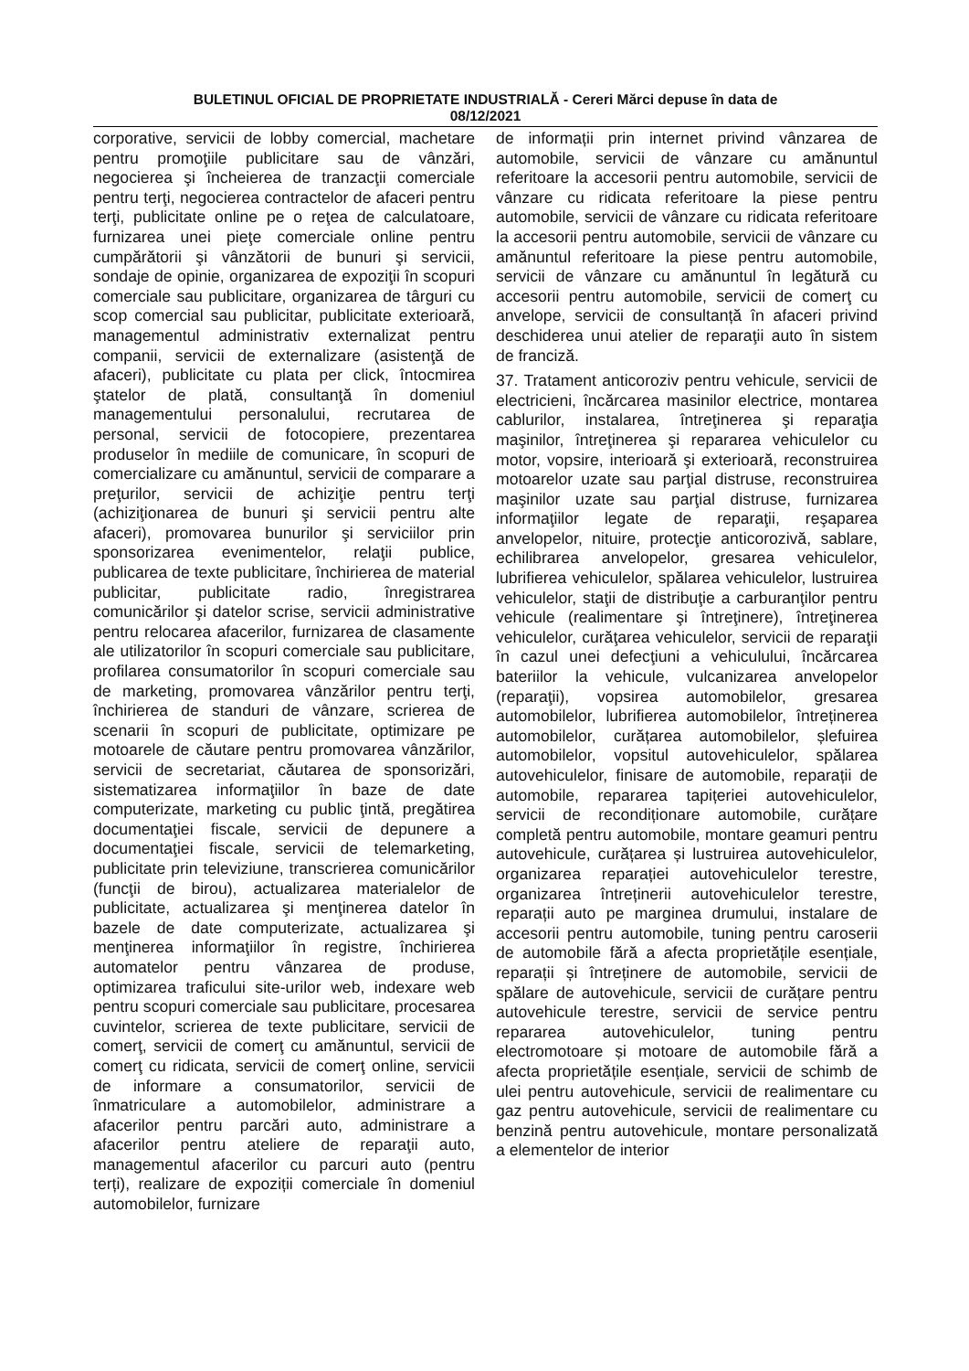BULETINUL OFICIAL DE PROPRIETATE INDUSTRIALĂ - Cereri Mărci depuse în data de
08/12/2021
corporative, servicii de lobby comercial, machetare pentru promoţiile publicitare sau de vânzări, negocierea şi încheierea de tranzacţii comerciale pentru terţi, negocierea contractelor de afaceri pentru terţi, publicitate online pe o reţea de calculatoare, furnizarea unei pieţe comerciale online pentru cumpărătorii şi vânzătorii de bunuri şi servicii, sondaje de opinie, organizarea de expoziţii în scopuri comerciale sau publicitare, organizarea de târguri cu scop comercial sau publicitar, publicitate exterioară, managementul administrativ externalizat pentru companii, servicii de externalizare (asistenţă de afaceri), publicitate cu plata per click, întocmirea ştatelor de plată, consultanţă în domeniul managementului personalului, recrutarea de personal, servicii de fotocopiere, prezentarea produselor în mediile de comunicare, în scopuri de comercializare cu amănuntul, servicii de comparare a preţurilor, servicii de achiziţie pentru terţi (achiziţionarea de bunuri şi servicii pentru alte afaceri), promovarea bunurilor şi serviciilor prin sponsorizarea evenimentelor, relaţii publice, publicarea de texte publicitare, închirierea de material publicitar, publicitate radio, înregistrarea comunicărilor şi datelor scrise, servicii administrative pentru relocarea afacerilor, furnizarea de clasamente ale utilizatorilor în scopuri comerciale sau publicitare, profilarea consumatorilor în scopuri comerciale sau de marketing, promovarea vânzărilor pentru terţi, închirierea de standuri de vânzare, scrierea de scenarii în scopuri de publicitate, optimizare pe motoarele de căutare pentru promovarea vânzărilor, servicii de secretariat, căutarea de sponsorizări, sistematizarea informaţiilor în baze de date computerizate, marketing cu public ţintă, pregătirea documentaţiei fiscale, servicii de depunere a documentaţiei fiscale, servicii de telemarketing, publicitate prin televiziune, transcrierea comunicărilor (funcţii de birou), actualizarea materialelor de publicitate, actualizarea şi menţinerea datelor în bazele de date computerizate, actualizarea şi menţinerea informaţiilor în registre, închirierea automatelor pentru vânzarea de produse, optimizarea traficului site-urilor web, indexare web pentru scopuri comerciale sau publicitare, procesarea cuvintelor, scrierea de texte publicitare, servicii de comerţ, servicii de comerţ cu amănuntul, servicii de comerţ cu ridicata, servicii de comerţ online, servicii de informare a consumatorilor, servicii de înmatriculare a automobilelor, administrare a afacerilor pentru parcări auto, administrare a afacerilor pentru ateliere de reparaţii auto, managementul afacerilor cu parcuri auto (pentru terți), realizare de expoziții comerciale în domeniul automobilelor, furnizare
de informații prin internet privind vânzarea de automobile, servicii de vânzare cu amănuntul referitoare la accesorii pentru automobile, servicii de vânzare cu ridicata referitoare la piese pentru automobile, servicii de vânzare cu ridicata referitoare la accesorii pentru automobile, servicii de vânzare cu amănuntul referitoare la piese pentru automobile, servicii de vânzare cu amănuntul în legătură cu accesorii pentru automobile, servicii de comerţ cu anvelope, servicii de consultanță în afaceri privind deschiderea unui atelier de reparaţii auto în sistem de franciză.
37. Tratament anticoroziv pentru vehicule, servicii de electricieni, încărcarea masinilor electrice, montarea cablurilor, instalarea, întreţinerea şi reparaţia maşinilor, întreţinerea şi repararea vehiculelor cu motor, vopsire, interioară şi exterioară, reconstruirea motoarelor uzate sau parţial distruse, reconstruirea maşinilor uzate sau parţial distruse, furnizarea informaţiilor legate de reparaţii, reşaparea anvelopelor, nituire, protecţie anticorozivă, sablare, echilibrarea anvelopelor, gresarea vehiculelor, lubrifierea vehiculelor, spălarea vehiculelor, lustruirea vehiculelor, staţii de distribuţie a carburanţilor pentru vehicule (realimentare şi întreţinere), întreţinerea vehiculelor, curăţarea vehiculelor, servicii de reparaţii în cazul unei defecţiuni a vehiculului, încărcarea bateriilor la vehicule, vulcanizarea anvelopelor (reparaţii), vopsirea automobilelor, gresarea automobilelor, lubrifierea automobilelor, întreținerea automobilelor, curățarea automobilelor, șlefuirea automobilelor, vopsitul autovehiculelor, spălarea autovehiculelor, finisare de automobile, reparații de automobile, repararea tapițeriei autovehiculelor, servicii de recondiționare automobile, curățare completă pentru automobile, montare geamuri pentru autovehicule, curățarea și lustruirea autovehiculelor, organizarea reparației autovehiculelor terestre, organizarea întreținerii autovehiculelor terestre, reparații auto pe marginea drumului, instalare de accesorii pentru automobile, tuning pentru caroserii de automobile fără a afecta proprietățile esențiale, reparații și întreținere de automobile, servicii de spălare de autovehicule, servicii de curățare pentru autovehicule terestre, servicii de service pentru repararea autovehiculelor, tuning pentru electromotoare și motoare de automobile fără a afecta proprietățile esențiale, servicii de schimb de ulei pentru autovehicule, servicii de realimentare cu gaz pentru autovehicule, servicii de realimentare cu benzină pentru autovehicule, montare personalizată a elementelor de interior